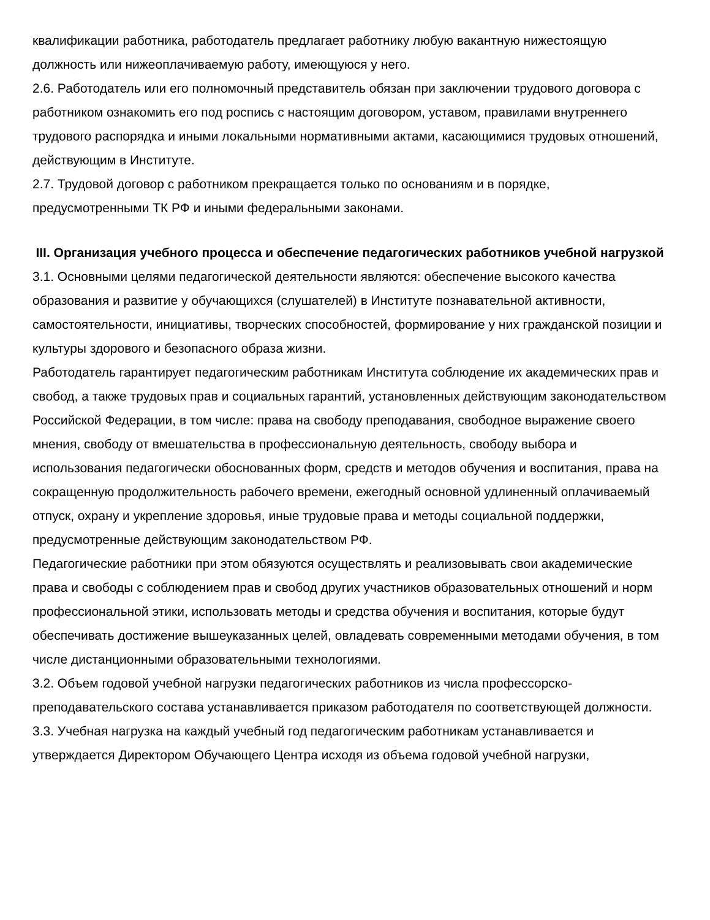квалификации работника, работодатель предлагает работнику любую вакантную нижестоящую должность или нижеоплачиваемую работу, имеющуюся у него.
2.6. Работодатель или его полномочный представитель обязан при заключении трудового договора с работником ознакомить его под роспись с настоящим договором, уставом, правилами внутреннего трудового распорядка и иными локальными нормативными актами, касающимися трудовых отношений, действующим в Институте.
2.7. Трудовой договор с работником прекращается только по основаниям и в порядке, предусмотренными ТК РФ и иными федеральными законами.
III. Организация учебного процесса и обеспечение педагогических работников учебной нагрузкой
3.1. Основными целями педагогической деятельности являются: обеспечение высокого качества образования и развитие у обучающихся (слушателей) в Институте познавательной активности, самостоятельности, инициативы, творческих способностей, формирование у них гражданской позиции и культуры здорового и безопасного образа жизни.
Работодатель гарантирует педагогическим работникам Института соблюдение их академических прав и свобод, а также трудовых прав и социальных гарантий, установленных действующим законодательством Российской Федерации, в том числе: права на свободу преподавания, свободное выражение своего мнения, свободу от вмешательства в профессиональную деятельность, свободу выбора и использования педагогически обоснованных форм, средств и методов обучения и воспитания, права на сокращенную продолжительность рабочего времени, ежегодный основной удлиненный оплачиваемый отпуск, охрану и укрепление здоровья, иные трудовые права и методы социальной поддержки, предусмотренные действующим законодательством РФ.
Педагогические работники при этом обязуются осуществлять и реализовывать свои академические права и свободы с соблюдением прав и свобод других участников образовательных отношений и норм профессиональной этики, использовать методы и средства обучения и воспитания, которые будут обеспечивать достижение вышеуказанных целей, овладевать современными методами обучения, в том числе дистанционными образовательными технологиями.
3.2. Объем годовой учебной нагрузки педагогических работников из числа профессорско-преподавательского состава устанавливается приказом работодателя по соответствующей должности.
3.3. Учебная нагрузка на каждый учебный год педагогическим работникам устанавливается и утверждается Директором Обучающего Центра исходя из объема годовой учебной нагрузки,